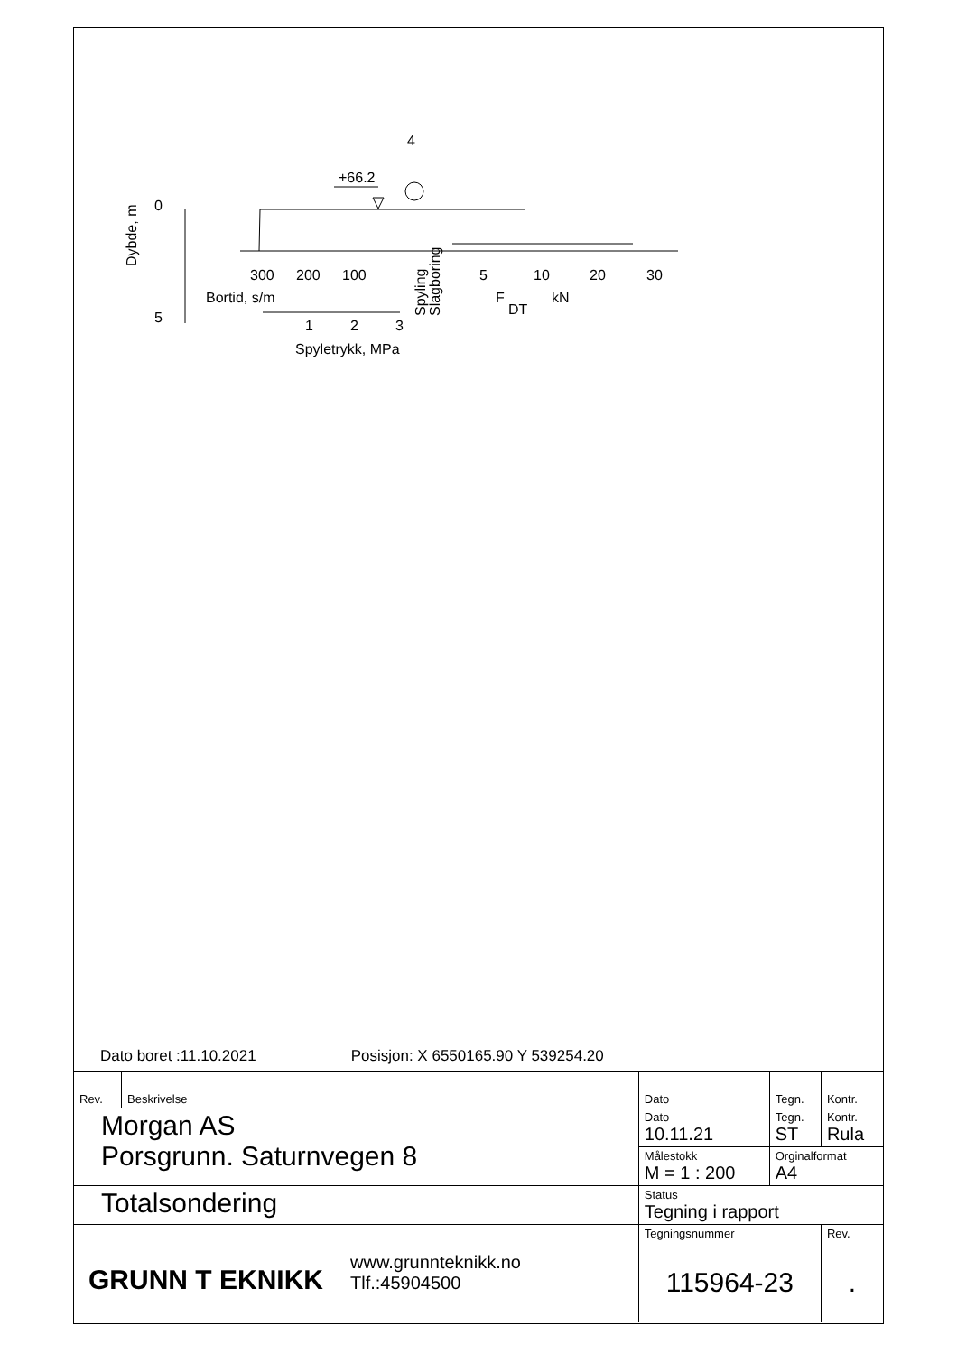4
+66.2
0
5
Dybde, m
300
200
100
5
10
20
30
Bortid, s/m
F
DT
kN
Spyling
Slagboring
1
2
3
Spyletrykk, MPa
Dato boret :11.10.2021 Posisjon: X 6550165.90 Y 539254.20
| Rev. | Beskrivelse | Dato | Tegn. | Kontr. |
| Morgan AS Porsgrunn. Saturnvegen 8 | | Dato 10.11.21 | Tegn. ST | Kontr. Rula |
| | | Målestokk M = 1 : 200 | Orginalformat A4 | |
| Totalsondering | | Status Tegning i rapport | | |
| GRUNN T EKNIKK www.grunnteknikk.no Tlf.:45904500 | | Tegningsnummer 115964-23 | | Rev. . |